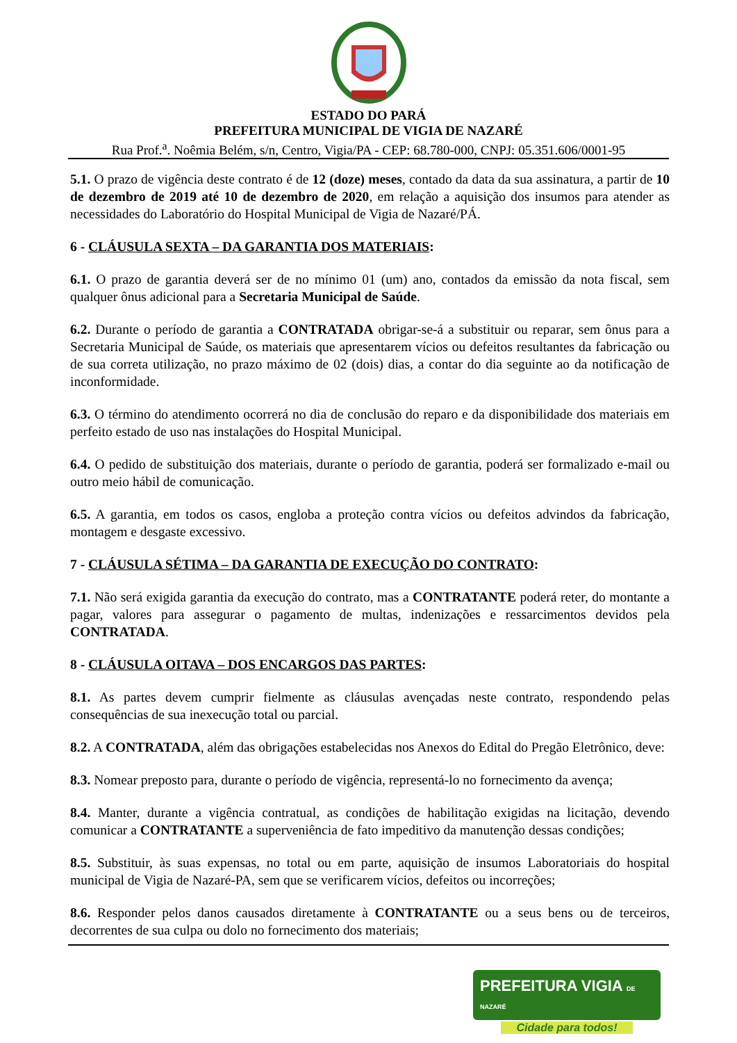ESTADO DO PARÁ
PREFEITURA MUNICIPAL DE VIGIA DE NAZARÉ
Rua Prof.<sup>a</sup>. Noêmia Belém, s/n, Centro, Vigia/PA - CEP: 68.780-000, CNPJ: 05.351.606/0001-95
5.1. O prazo de vigência deste contrato é de 12 (doze) meses, contado da data da sua assinatura, a partir de 10 de dezembro de 2019 até 10 de dezembro de 2020, em relação a aquisição dos insumos para atender as necessidades do Laboratório do Hospital Municipal de Vigia de Nazaré/PÁ.
6 - CLÁUSULA SEXTA – DA GARANTIA DOS MATERIAIS:
6.1. O prazo de garantia deverá ser de no mínimo 01 (um) ano, contados da emissão da nota fiscal, sem qualquer ônus adicional para a Secretaria Municipal de Saúde.
6.2. Durante o período de garantia a CONTRATADA obrigar-se-á a substituir ou reparar, sem ônus para a Secretaria Municipal de Saúde, os materiais que apresentarem vícios ou defeitos resultantes da fabricação ou de sua correta utilização, no prazo máximo de 02 (dois) dias, a contar do dia seguinte ao da notificação de inconformidade.
6.3. O término do atendimento ocorrerá no dia de conclusão do reparo e da disponibilidade dos materiais em perfeito estado de uso nas instalações do Hospital Municipal.
6.4. O pedido de substituição dos materiais, durante o período de garantia, poderá ser formalizado e-mail ou outro meio hábil de comunicação.
6.5. A garantia, em todos os casos, engloba a proteção contra vícios ou defeitos advindos da fabricação, montagem e desgaste excessivo.
7 - CLÁUSULA SÉTIMA – DA GARANTIA DE EXECUÇÃO DO CONTRATO:
7.1. Não será exigida garantia da execução do contrato, mas a CONTRATANTE poderá reter, do montante a pagar, valores para assegurar o pagamento de multas, indenizações e ressarcimentos devidos pela CONTRATADA.
8 - CLÁUSULA OITAVA – DOS ENCARGOS DAS PARTES:
8.1. As partes devem cumprir fielmente as cláusulas avençadas neste contrato, respondendo pelas consequências de sua inexecução total ou parcial.
8.2. A CONTRATADA, além das obrigações estabelecidas nos Anexos do Edital do Pregão Eletrônico, deve:
8.3. Nomear preposto para, durante o período de vigência, representá-lo no fornecimento da avença;
8.4. Manter, durante a vigência contratual, as condições de habilitação exigidas na licitação, devendo comunicar a CONTRATANTE a superveniência de fato impeditivo da manutenção dessas condições;
8.5. Substituir, às suas expensas, no total ou em parte, aquisição de insumos Laboratoriais do hospital municipal de Vigia de Nazaré-PA, sem que se verificarem vícios, defeitos ou incorreções;
8.6. Responder pelos danos causados diretamente à CONTRATANTE ou a seus bens ou de terceiros, decorrentes de sua culpa ou dolo no fornecimento dos materiais;
PREFEITURA VIGIA DE NAZARÉ
Cidade para todos!